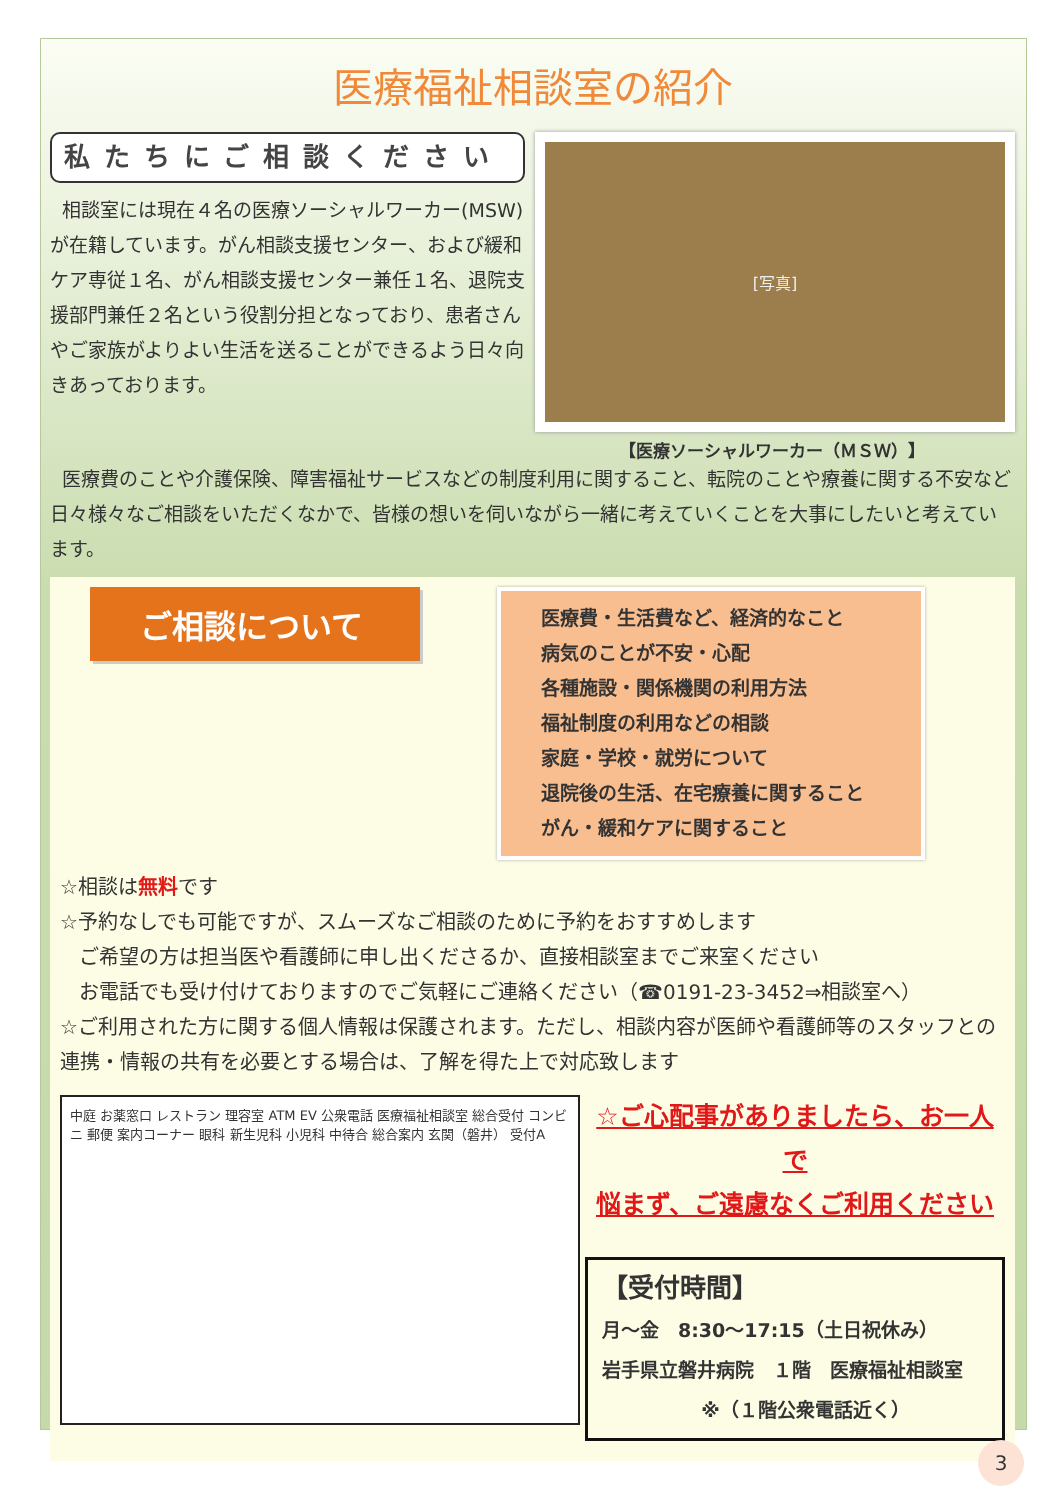医療福祉相談室の紹介
私たちにご相談ください
相談室には現在４名の医療ソーシャルワーカー(MSW)が在籍しています。がん相談支援センター、および緩和ケア専従１名、がん相談支援センター兼任１名、退院支援部門兼任２名という役割分担となっており、患者さんやご家族がよりよい生活を送ることができるよう日々向きあっております。
[写真]
【医療ソーシャルワーカー（ＭＳＷ）】
医療費のことや介護保険、障害福祉サービスなどの制度利用に関すること、転院のことや療養に関する不安など日々様々なご相談をいただくなかで、皆様の想いを伺いながら一緒に考えていくことを大事にしたいと考えています。
ご相談について
医療費・生活費など、経済的なこと
病気のことが不安・心配
各種施設・関係機関の利用方法
福祉制度の利用などの相談
家庭・学校・就労について
退院後の生活、在宅療養に関すること
がん・緩和ケアに関すること
☆相談は無料です
☆予約なしでも可能ですが、スムーズなご相談のために予約をおすすめします
ご希望の方は担当医や看護師に申し出くださるか、直接相談室までご来室ください
お電話でも受け付けておりますのでご気軽にご連絡ください（☎0191-23-3452⇒相談室へ）
☆ご利用された方に関する個人情報は保護されます。ただし、相談内容が医師や看護師等のスタッフとの連携・情報の共有を必要とする場合は、了解を得た上で対応致します
中庭 お薬窓口 レストラン 理容室 ATM EV 公衆電話 医療福祉相談室 総合受付 コンビニ 郵便 案内コーナー 眼科 新生児科 小児科 中待合 総合案内 玄関（磐井） 受付A
☆ご心配事がありましたら、お一人で
悩まず、ご遠慮なくご利用ください
【受付時間】
月～金　8:30～17:15（土日祝休み）
岩手県立磐井病院　１階　医療福祉相談室
※（１階公衆電話近く）
3